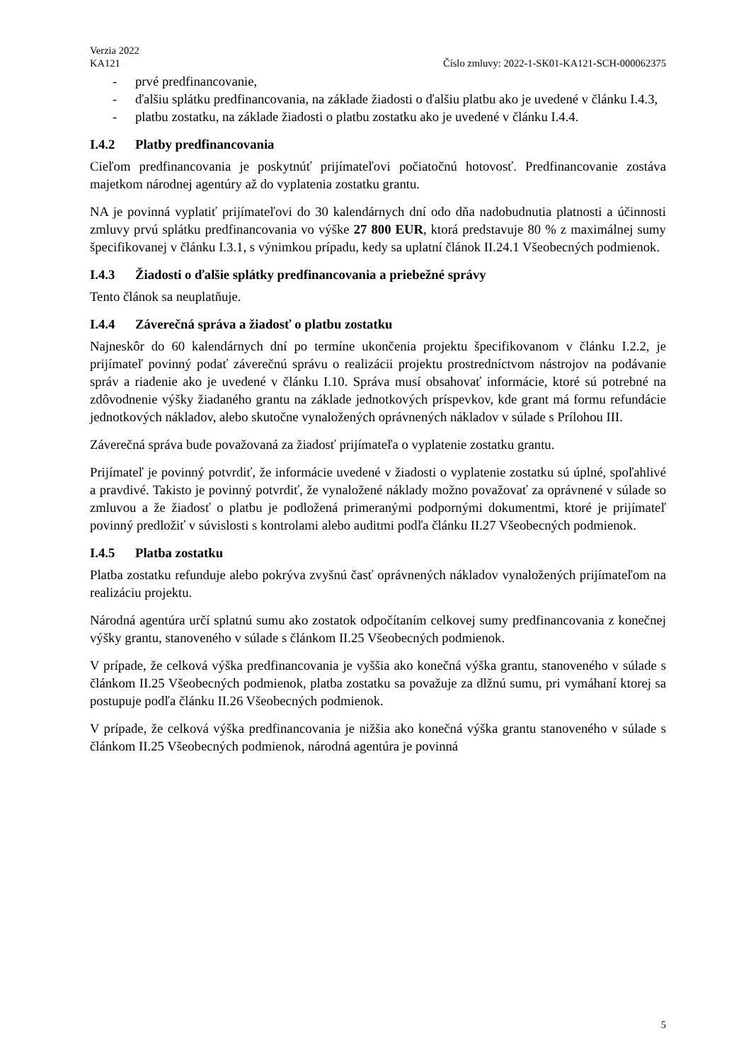Verzia 2022
KA121
Číslo zmluvy: 2022-1-SK01-KA121-SCH-000062375
- prvé predfinancovanie,
- ďalšiu splátku predfinancovania, na základe žiadosti o ďalšiu platbu ako je uvedené v článku I.4.3,
- platbu zostatku, na základe žiadosti o platbu zostatku ako je uvedené v článku I.4.4.
I.4.2 Platby predfinancovania
Cieľom predfinancovania je poskytnúť prijímateľovi počiatočnú hotovosť. Predfinancovanie zostáva majetkom národnej agentúry až do vyplatenia zostatku grantu.
NA je povinná vyplatiť prijímateľovi do 30 kalendárnych dní odo dňa nadobudnutia platnosti a účinnosti zmluvy prvú splátku predfinancovania vo výške 27 800 EUR, ktorá predstavuje 80 % z maximálnej sumy špecifikovanej v článku I.3.1, s výnimkou prípadu, kedy sa uplatní článok II.24.1 Všeobecných podmienok.
I.4.3 Žiadosti o ďalšie splátky predfinancovania a priebežné správy
Tento článok sa neuplatňuje.
I.4.4 Záverečná správa a žiadosť o platbu zostatku
Najneskôr do 60 kalendárnych dní po termíne ukončenia projektu špecifikovanom v článku I.2.2, je prijímateľ povinný podať záverečnú správu o realizácii projektu prostredníctvom nástrojov na podávanie správ a riadenie ako je uvedené v článku I.10. Správa musí obsahovať informácie, ktoré sú potrebné na zdôvodnenie výšky žiadaného grantu na základe jednotkových príspevkov, kde grant má formu refundácie jednotkových nákladov, alebo skutočne vynaložených oprávnených nákladov v súlade s Prílohou III.
Záverečná správa bude považovaná za žiadosť prijímateľa o vyplatenie zostatku grantu.
Prijímateľ je povinný potvrdiť, že informácie uvedené v žiadosti o vyplatenie zostatku sú úplné, spoľahlivé a pravdivé. Takisto je povinný potvrdiť, že vynaložené náklady možno považovať za oprávnené v súlade so zmluvou a že žiadosť o platbu je podložená primeranými podpornými dokumentmi, ktoré je prijímateľ povinný predložiť v súvislosti s kontrolami alebo auditmi podľa článku II.27 Všeobecných podmienok.
I.4.5 Platba zostatku
Platba zostatku refunduje alebo pokrýva zvyšnú časť oprávnených nákladov vynaložených prijímateľom na realizáciu projektu.
Národná agentúra určí splatnú sumu ako zostatok odpočítaním celkovej sumy predfinancovania z konečnej výšky grantu, stanoveného v súlade s článkom II.25 Všeobecných podmienok.
V prípade, že celková výška predfinancovania je vyššia ako konečná výška grantu, stanoveného v súlade s článkom II.25 Všeobecných podmienok, platba zostatku sa považuje za dlžnú sumu, pri vymáhaní ktorej sa postupuje podľa článku II.26 Všeobecných podmienok.
V prípade, že celková výška predfinancovania je nižšia ako konečná výška grantu stanoveného v súlade s článkom II.25 Všeobecných podmienok, národná agentúra je povinná
5